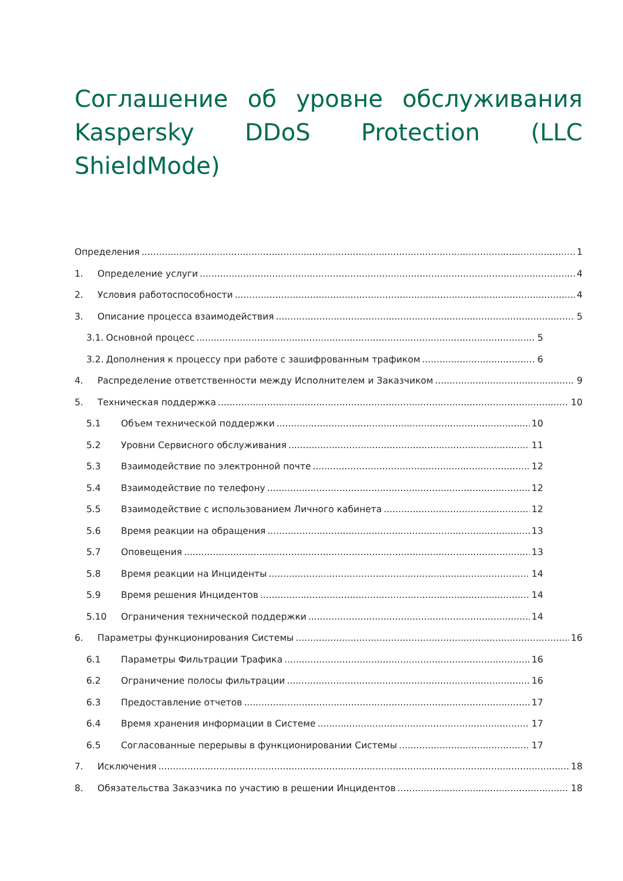Соглашение об уровне обслуживания Kaspersky DDoS Protection (LLC ShieldMode)
Определения 1
1. Определение услуги 4
2. Условия работоспособности 4
3. Описание процесса взаимодействия 5
3.1. Основной процесс 5
3.2. Дополнения к процессу при работе с зашифрованным трафиком 6
4. Распределение ответственности между Исполнителем и Заказчиком 9
5. Техническая поддержка 10
5.1 Объем технической поддержки 10
5.2 Уровни Сервисного обслуживания 11
5.3 Взаимодействие по электронной почте 12
5.4 Взаимодействие по телефону 12
5.5 Взаимодействие с использованием Личного кабинета 12
5.6 Время реакции на обращения 13
5.7 Оповещения 13
5.8 Время реакции на Инциденты 14
5.9 Время решения Инцидентов 14
5.10 Ограничения технической поддержки 14
6. Параметры функционирования Системы 16
6.1 Параметры Фильтрации Трафика 16
6.2 Ограничение полосы фильтрации 16
6.3 Предоставление отчетов 17
6.4 Время хранения информации в Системе 17
6.5 Согласованные перерывы в функционировании Системы 17
7. Исключения 18
8. Обязательства Заказчика по участию в решении Инцидентов 18